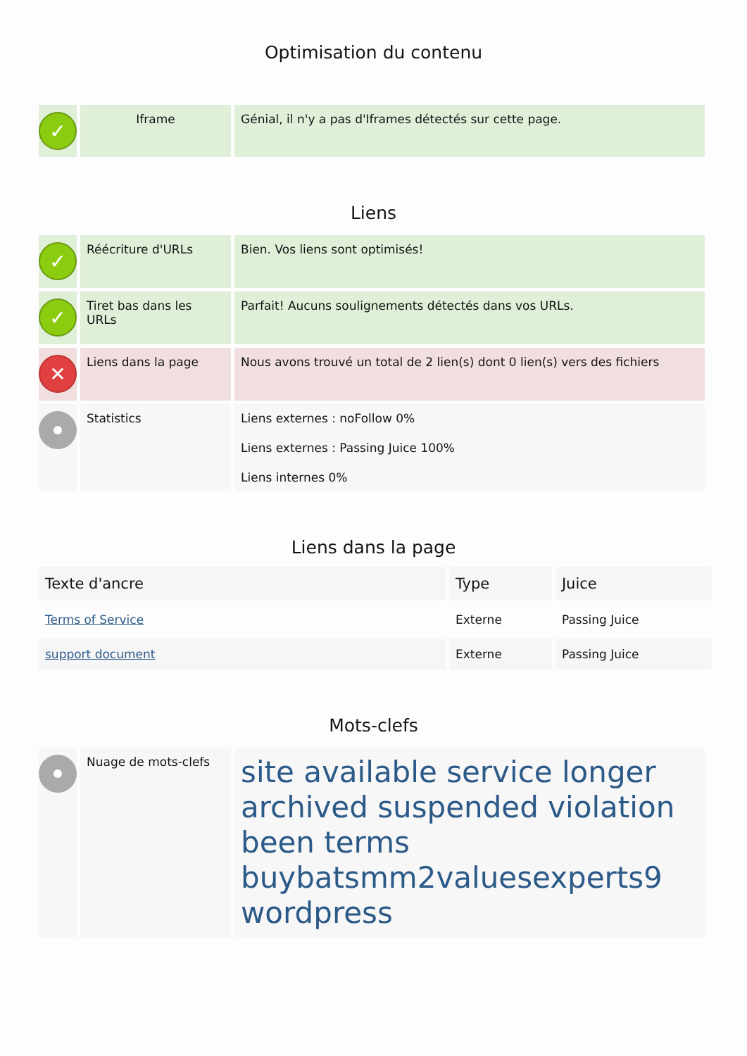Optimisation du contenu
| ✓ | Iframe | Génial, il n'y a pas d'Iframes détectés sur cette page. |
Liens
| ✓ | Réécriture d'URLs | Bien. Vos liens sont optimisés! |
| ✓ | Tiret bas dans les URLs | Parfait! Aucuns soulignements détectés dans vos URLs. |
| ✕ | Liens dans la page | Nous avons trouvé un total de 2 lien(s) dont 0 lien(s) vers des fichiers |
| | Statistics | Liens externes : noFollow 0% Liens externes : Passing Juice 100% Liens internes 0% |
Liens dans la page
| Texte d'ancre | Type | Juice |
| --- | --- | --- |
| Terms of Service | Externe | Passing Juice |
| support document | Externe | Passing Juice |
Mots-clefs
| | Nuage de mots-clefs | site available service longer archived suspended violation been terms buybatsmm2valuesexperts9 wordpress |